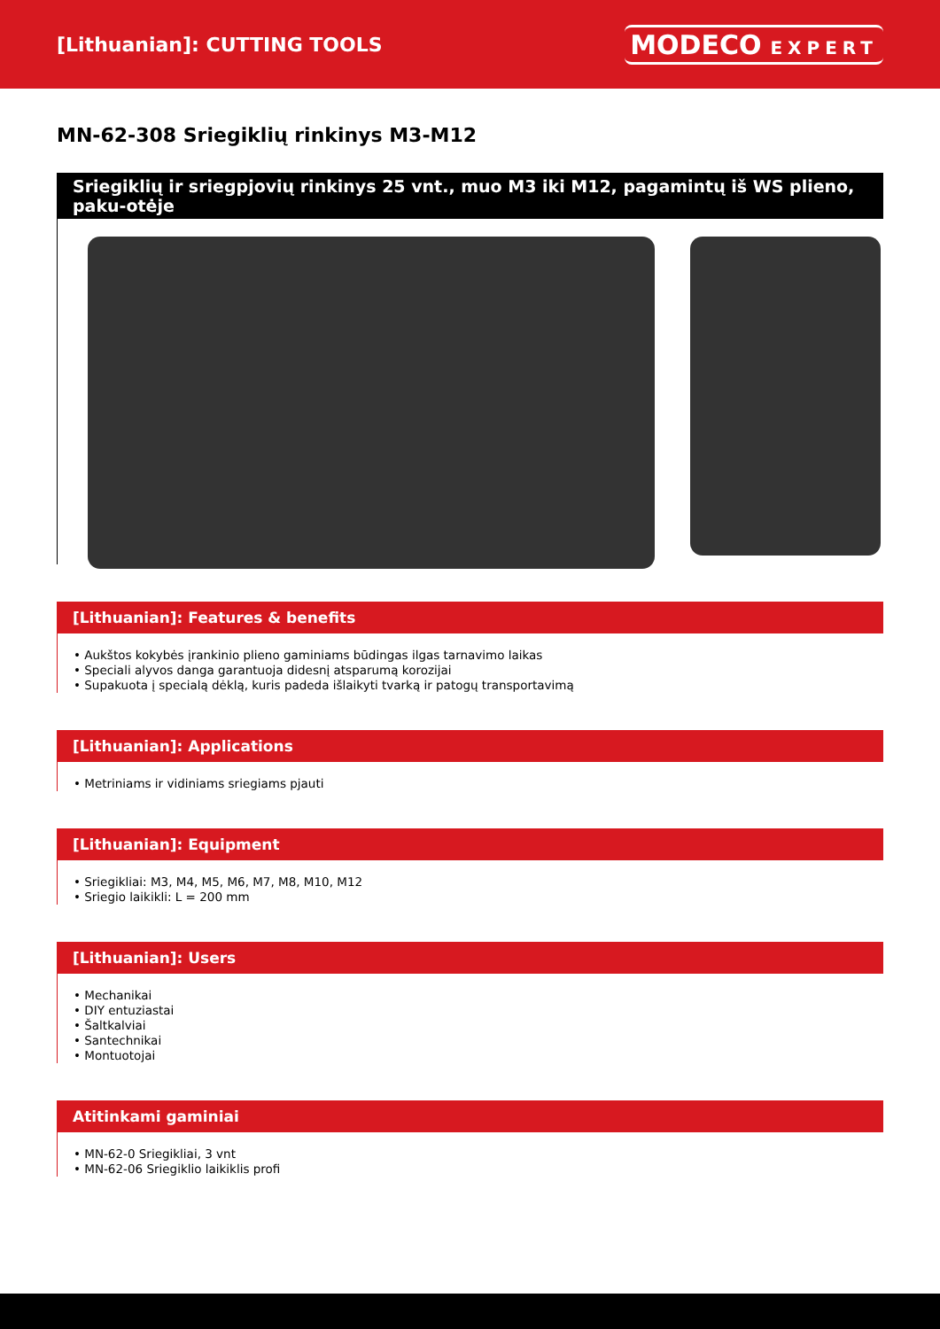[Lithuanian]: CUTTING TOOLS
MODECO EXPERT
MN-62-308 Sriegiklių rinkinys M3-M12
Sriegiklių ir sriegpjovių rinkinys 25 vnt., muo M3 iki M12, pagamintų iš WS plieno, paku-otėje
[Lithuanian]: Features & benefits
• Aukštos kokybės įrankinio plieno gaminiams būdingas ilgas tarnavimo laikas
• Speciali alyvos danga garantuoja didesnį atsparumą korozijai
• Supakuota į specialą dėklą, kuris padeda išlaikyti tvarką ir patogų transportavimą
[Lithuanian]: Applications
• Metriniams ir vidiniams sriegiams pjauti
[Lithuanian]: Equipment
• Sriegikliai: M3, M4, M5, M6, M7, M8, M10, M12
• Sriegio laikikli: L = 200 mm
[Lithuanian]: Users
• Mechanikai
• DIY entuziastai
• Šaltkalviai
• Santechnikai
• Montuotojai
Atitinkami gaminiai
• MN-62-0 Sriegikliai, 3 vnt
• MN-62-06 Sriegiklio laikiklis profi